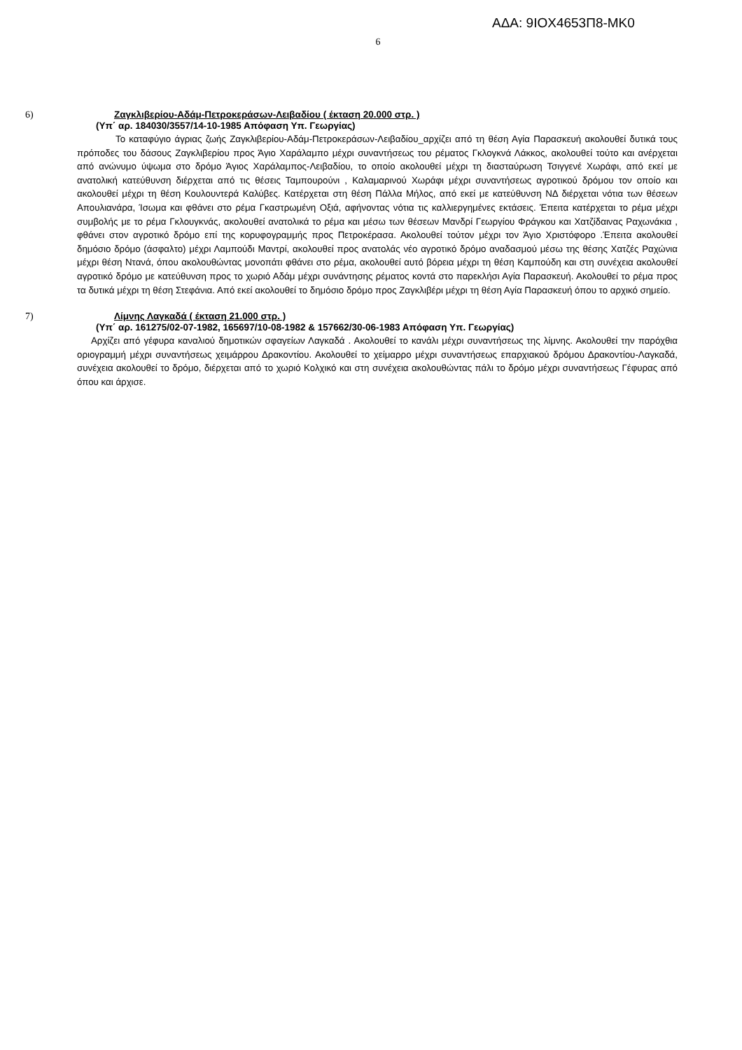ΑΔΑ: 9ΙΟΧ4653Π8-ΜΚ0
6
6) Ζαγκλιβερίου-Αδάμ-Πετροκεράσων-Λειβαδίου ( έκταση 20.000 στρ. )
(Υπ΄ αρ. 184030/3557/14-10-1985 Απόφαση Υπ. Γεωργίας)
Το καταφύγιο άγριας ζωής Ζαγκλιβερίου-Αδάμ-Πετροκεράσων-Λειβαδίου_αρχίζει από τη θέση Αγία Παρασκευή ακολουθεί δυτικά τους πρόποδες του δάσους Ζαγκλιβερίου προς Άγιο Χαράλαμπο μέχρι συναντήσεως του ρέματος Γκλογκνά Λάκκος, ακολουθεί τούτο και ανέρχεται από ανώνυμο ύψωμα στο δρόμο Άγιος Χαράλαμπος-Λειβαδίου, το οποίο ακολουθεί μέχρι τη διασταύρωση Τσιγγενέ Χωράφι, από εκεί με ανατολική κατεύθυνση διέρχεται από τις θέσεις Ταμπουρούνι , Καλαμαρινού Χωράφι μέχρι συναντήσεως αγροτικού δρόμου τον οποίο και ακολουθεί μέχρι τη θέση Κουλουντερά Καλύβες. Κατέρχεται στη θέση Πάλλα Μήλος, από εκεί με κατεύθυνση ΝΔ διέρχεται νότια των θέσεων Απουλιανάρα, Ίσωμα και φθάνει στο ρέμα Γκαστρωμένη Οξιά, αφήνοντας νότια τις καλλιεργημένες εκτάσεις. Έπειτα κατέρχεται το ρέμα μέχρι συμβολής με το ρέμα Γκλουγκνάς, ακολουθεί ανατολικά το ρέμα και μέσω των θέσεων Μανδρί Γεωργίου Φράγκου και Χατζίδαινας Ραχωνάκια , φθάνει στον αγροτικό δρόμο επί της κορυφογραμμής προς Πετροκέρασα. Ακολουθεί τούτον μέχρι τον Άγιο Χριστόφορο .Έπειτα ακολουθεί δημόσιο δρόμο (άσφαλτο) μέχρι Λαμπούδι Μαντρί, ακολουθεί προς ανατολάς νέο αγροτικό δρόμο αναδασμού μέσω της θέσης Χατζές Ραχώνια μέχρι θέση Ντανά, όπου ακολουθώντας μονοπάτι φθάνει στο ρέμα, ακολουθεί αυτό βόρεια μέχρι τη θέση Καμπούδη και στη συνέχεια ακολουθεί αγροτικό δρόμο με κατεύθυνση προς το χωριό Αδάμ μέχρι συνάντησης ρέματος κοντά στο παρεκλήσι Αγία Παρασκευή. Ακολουθεί το ρέμα προς τα δυτικά μέχρι τη θέση Στεφάνια. Από εκεί ακολουθεί το δημόσιο δρόμο προς Ζαγκλιβέρι μέχρι τη θέση Αγία Παρασκευή όπου το αρχικό σημείο.
7) Λίμνης Λαγκαδά ( έκταση 21.000 στρ. )
(Υπ΄ αρ. 161275/02-07-1982, 165697/10-08-1982 & 157662/30-06-1983 Απόφαση Υπ. Γεωργίας)
Αρχίζει από γέφυρα καναλιού δημοτικών σφαγείων Λαγκαδά . Ακολουθεί το κανάλι μέχρι συναντήσεως της λίμνης. Ακολουθεί την παρόχθια οριογραμμή μέχρι συναντήσεως χειμάρρου Δρακοντίου. Ακολουθεί το χείμαρρο μέχρι συναντήσεως επαρχιακού δρόμου Δρακοντίου-Λαγκαδά, συνέχεια ακολουθεί το δρόμο, διέρχεται από το χωριό Κολχικό και στη συνέχεια ακολουθώντας πάλι το δρόμο μέχρι συναντήσεως Γέφυρας από όπου και άρχισε.